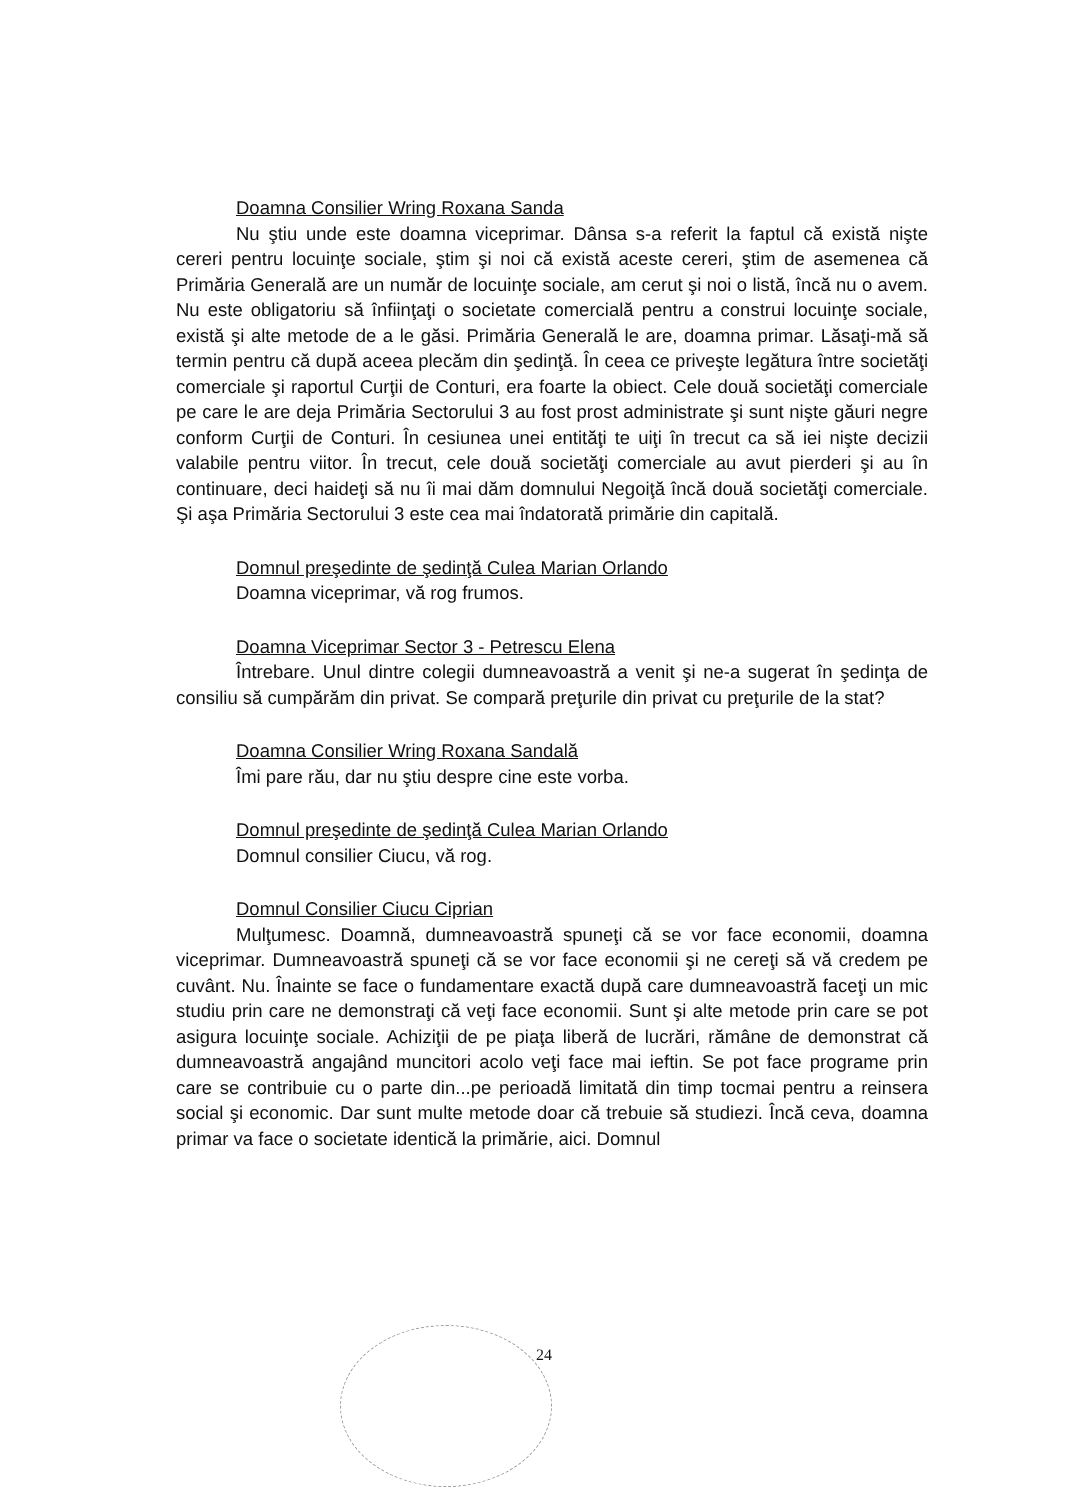Doamna Consilier Wring Roxana Sanda
Nu ştiu unde este doamna viceprimar. Dânsa s-a referit la faptul că există nişte cereri pentru locuinţe sociale, ştim şi noi că există aceste cereri, ştim de asemenea că Primăria Generală are un număr de locuinţe sociale, am cerut şi noi o listă, încă nu o avem. Nu este obligatoriu să înfiinţaţi o societate comercială pentru a construi locuinţe sociale, există şi alte metode de a le găsi. Primăria Generală le are, doamna primar. Lăsaţi-mă să termin pentru că după aceea plecăm din şedinţă. În ceea ce priveşte legătura între societăţi comerciale şi raportul Curţii de Conturi, era foarte la obiect. Cele două societăţi comerciale pe care le are deja Primăria Sectorului 3 au fost prost administrate şi sunt nişte găuri negre conform Curţii de Conturi. În cesiunea unei entităţi te uiţi în trecut ca să iei nişte decizii valabile pentru viitor. În trecut, cele două societăţi comerciale au avut pierderi şi au în continuare, deci haideţi să nu îi mai dăm domnului Negoiţă încă două societăţi comerciale. Şi aşa Primăria Sectorului 3 este cea mai îndatorată primărie din capitală.
Domnul preşedinte de şedinţă Culea Marian Orlando
Doamna viceprimar, vă rog frumos.
Doamna Viceprimar Sector 3 - Petrescu Elena
Întrebare. Unul dintre colegii dumneavoastră a venit şi ne-a sugerat în şedinţa de consiliu să cumpărăm din privat. Se compară preţurile din privat cu preţurile de la stat?
Doamna Consilier Wring Roxana Sandală
Îmi pare rău, dar nu ştiu despre cine este vorba.
Domnul preşedinte de şedinţă Culea Marian Orlando
Domnul consilier Ciucu, vă rog.
Domnul Consilier Ciucu Ciprian
Mulţumesc. Doamnă, dumneavoastră spuneţi că se vor face economii, doamna viceprimar. Dumneavoastră spuneţi că se vor face economii şi ne cereţi să vă credem pe cuvânt. Nu. Înainte se face o fundamentare exactă după care dumneavoastră faceţi un mic studiu prin care ne demonstraţi că veţi face economii. Sunt şi alte metode prin care se pot asigura locuinţe sociale. Achiziţii de pe piaţa liberă de lucrări, rămâne de demonstrat că dumneavoastră angajând muncitori acolo veţi face mai ieftin. Se pot face programe prin care se contribuie cu o parte din...pe perioadă limitată din timp tocmai pentru a reinsera social şi economic. Dar sunt multe metode doar că trebuie să studiezi. Încă ceva, doamna primar va face o societate identică la primărie, aici. Domnul
24